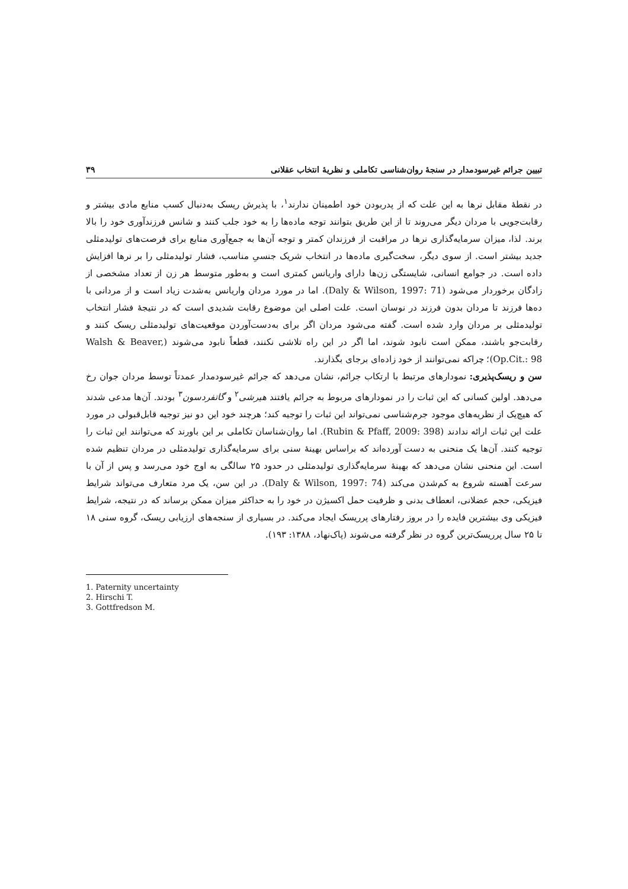تبیین جرائم غیرسودمدار در سنجهٔ روان‌شناسی تکاملی و نظریهٔ انتخاب عقلانی ۳۹
در نقطهٔ مقابل نرها به این علت که از پدربودن خود اطمینان ندارند<sup>۱</sup>، با پذیرش ریسک به‌دنبال کسب منابع مادی بیشتر و رقابت‌جویی با مردان دیگر می‌روند تا از این طریق بتوانند توجه ماده‌ها را به خود جلب کنند و شانس فرزندآوری خود را بالا برند. لذا، میزان سرمایه‌گذاری نرها در مراقبت از فرزندان کمتر و توجه آن‌ها به جمع‌آوری منابع برای فرصت‌های تولیدمثلی جدید بیشتر است. از سوی دیگر، سخت‌گیری ماده‌ها در انتخاب شریک جنسیِ مناسب، فشار تولیدمثلی را بر نرها افزایش داده است. در جوامع انسانی، شایستگی زن‌ها دارای واریانس کمتری است و به‌طور متوسط هر زن از تعداد مشخصی از زادگان برخوردار می‌شود (Daly & Wilson, 1997: 71). اما در مورد مردان واریانس به‌شدت زیاد است و از مردانی با ده‌ها فرزند تا مردان بدون فرزند در نوسان است. علت اصلی این موضوع رقابت شدیدی است که در نتیجهٔ فشار انتخاب تولیدمثلی بر مردان وارد شده است. گفته می‌شود مردان اگر برای به‌دست‌آوردن موقعیت‌های تولیدمثلی ریسک کنند و رقابت‌جو باشند، ممکن است نابود شوند، اما اگر در این راه تلاشی نکنند، قطعاً نابود می‌شوند (Walsh & Beaver, Op.Cit.: 98)؛ چراکه نمی‌توانند از خود زاده‌ای برجای بگذارند.
سن و ریسک‌پذیری: نمودارهای مرتبط با ارتکاب جرائم، نشان می‌دهد که جرائم غیرسودمدار عمدتاً توسط مردان جوان رخ می‌دهد. اولین کسانی که این ثبات را در نمودارهای مربوط به جرائم یافتند هیرشی<sup>۲</sup> و گاتفردسون<sup>۳</sup> بودند. آن‌ها مدعی شدند که هیچ‌یک از نظریه‌های موجود جرم‌شناسی نمی‌تواند این ثبات را توجیه کند؛ هرچند خود این دو نیز توجیه قابل‌قبولی در مورد علت این ثبات ارائه ندادند (Rubin & Pfaff, 2009: 398). اما روان‌شناسان تکاملی بر این باورند که می‌توانند این ثبات را توجیه کنند. آن‌ها یک منحنی به دست آورده‌اند که براساس بهینهٔ سنی برای سرمایه‌گذاری تولیدمثلی در مردان تنظیم شده است. این منحنی نشان می‌دهد که بهینهٔ سرمایه‌گذاری تولیدمثلی در حدود ۲۵ سالگی به اوج خود می‌رسد و پس از آن با سرعت آهسته شروع به کم‌شدن می‌کند (Daly & Wilson, 1997: 74). در این سن، یک مرد متعارف می‌تواند شرایط فیزیکی، حجم عضلانی، انعطاف بدنی و ظرفیت حمل اکسیژن در خود را به حداکثر میزان ممکن برساند که در نتیجه، شرایط فیزیکی وی بیشترین فایده را در بروز رفتارهای پرریسک ایجاد می‌کند. در بسیاری از سنجه‌های ارزیابی ریسک، گروه سنی ۱۸ تا ۲۵ سال پرریسک‌ترین گروه در نظر گرفته می‌شوند (پاک‌نهاد، ۱۳۸۸: ۱۹۳).
1. Paternity uncertainty
2. Hirschi T.
3. Gottfredson M.